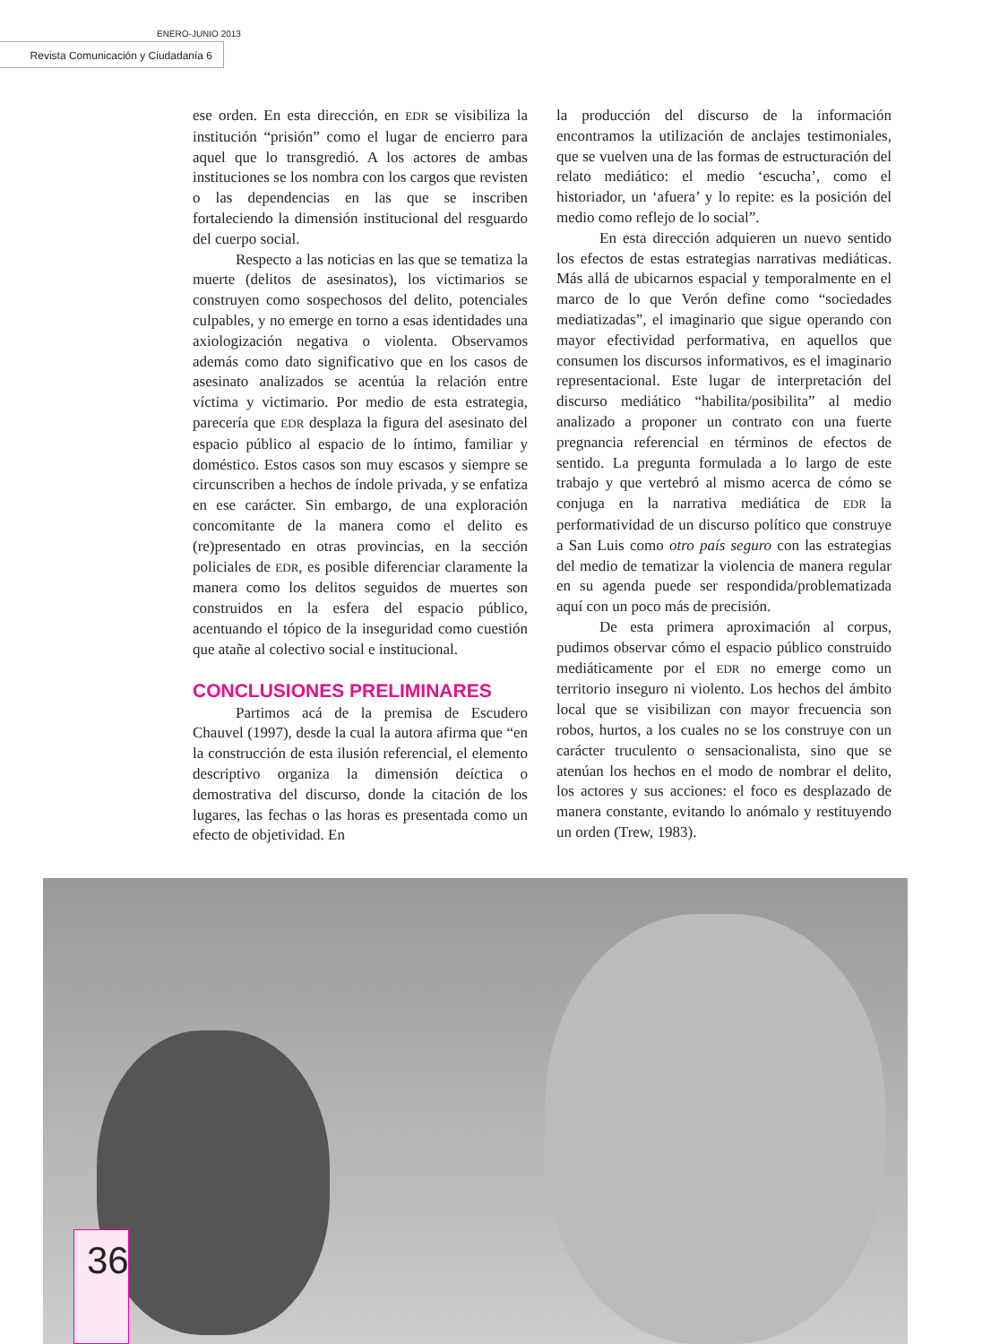ENERO-JUNIO 2013
Revista Comunicación y Ciudadanía 6
ese orden. En esta dirección, en EDR se visibiliza la institución “prisión” como el lugar de encierro para aquel que lo transgredió. A los actores de ambas instituciones se los nombra con los cargos que revisten o las dependencias en las que se inscriben fortaleciendo la dimensión institucional del resguardo del cuerpo social.
Respecto a las noticias en las que se tematiza la muerte (delitos de asesinatos), los victimarios se construyen como sospechosos del delito, potenciales culpables, y no emerge en torno a esas identidades una axiologización negativa o violenta. Observamos además como dato significativo que en los casos de asesinato analizados se acentúa la relación entre víctima y victimario. Por medio de esta estrategia, parecería que EDR desplaza la figura del asesinato del espacio público al espacio de lo íntimo, familiar y doméstico. Estos casos son muy escasos y siempre se circunscriben a hechos de índole privada, y se enfatiza en ese carácter. Sin embargo, de una exploración concomitante de la manera como el delito es (re)presentado en otras provincias, en la sección policiales de EDR, es posible diferenciar claramente la manera como los delitos seguidos de muertes son construidos en la esfera del espacio público, acentuando el tópico de la inseguridad como cuestión que atañe al colectivo social e institucional.
CONCLUSIONES PRELIMINARES
Partimos acá de la premisa de Escudero Chauvel (1997), desde la cual la autora afirma que “en la construcción de esta ilusión referencial, el elemento descriptivo organiza la dimensión deíctica o demostrativa del discurso, donde la citación de los lugares, las fechas o las horas es presentada como un efecto de objetividad. En
la producción del discurso de la información encontramos la utilización de anclajes testimoniales, que se vuelven una de las formas de estructuración del relato mediático: el medio ‘escucha’, como el historiador, un ‘afuera’ y lo repite: es la posición del medio como reflejo de lo social”.
En esta dirección adquieren un nuevo sentido los efectos de estas estrategias narrativas mediáticas. Más allá de ubicarnos espacial y temporalmente en el marco de lo que Verón define como “sociedades mediatizadas”, el imaginario que sigue operando con mayor efectividad performativa, en aquellos que consumen los discursos informativos, es el imaginario representacional. Este lugar de interpretación del discurso mediático “habilita/posibilita” al medio analizado a proponer un contrato con una fuerte pregnancia referencial en términos de efectos de sentido. La pregunta formulada a lo largo de este trabajo y que vertebró al mismo acerca de cómo se conjuga en la narrativa mediática de EDR la performatividad de un discurso político que construye a San Luis como otro país seguro con las estrategias del medio de tematizar la violencia de manera regular en su agenda puede ser respondida/problematizada aquí con un poco más de precisión.
De esta primera aproximación al corpus, pudimos observar cómo el espacio público construido mediáticamente por el EDR no emerge como un territorio inseguro ni violento. Los hechos del ámbito local que se visibilizan con mayor frecuencia son robos, hurtos, a los cuales no se los construye con un carácter truculento o sensacionalista, sino que se atenúan los hechos en el modo de nombrar el delito, los actores y sus acciones: el foco es desplazado de manera constante, evitando lo anómalo y restituyendo un orden (Trew, 1983).
36